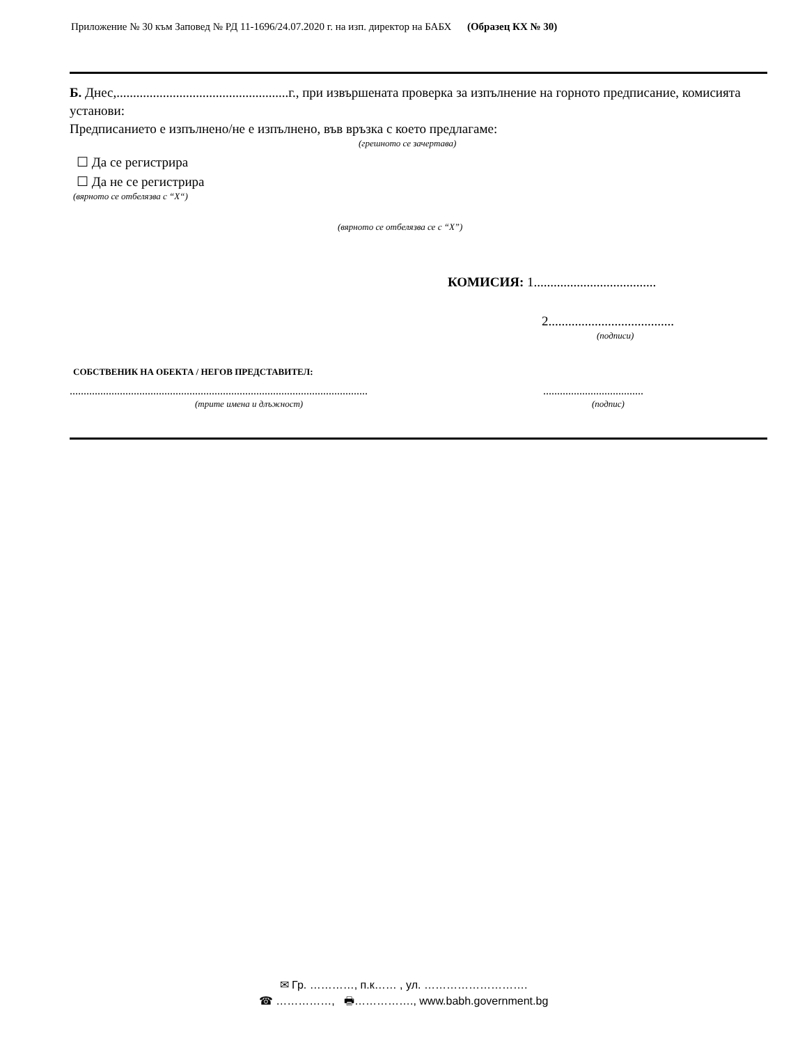Приложение № 30 към Заповед № РД 11-1696/24.07.2020 г. на изп. директор на БАБХ (Образец КХ № 30)
Б. Днес,....................................................г., при извършената проверка за изпълнение на горното предписание, комисията установи:
Предписанието е изпълнено/не е изпълнено, във връзка с което предлагаме:
(грешното се зачертава)
☐ Да се регистрира
☐ Да не се регистрира
(вярното се отбелязва с “X“)
(вярното се отбелязва се с “X”)
КОМИСИЯ: 1.....................................
2......................................
(подписи)
СОБСТВЕНИК НА ОБЕКТА / НЕГОВ ПРЕДСТАВИТЕЛ:
...........................................................................................................
(трите имена и длъжност)
....................................
(подпис)
✉ Гр. …………, п.к…… , ул. ……………………….
☎ ……………, 🖶……………., www.babh.government.bg